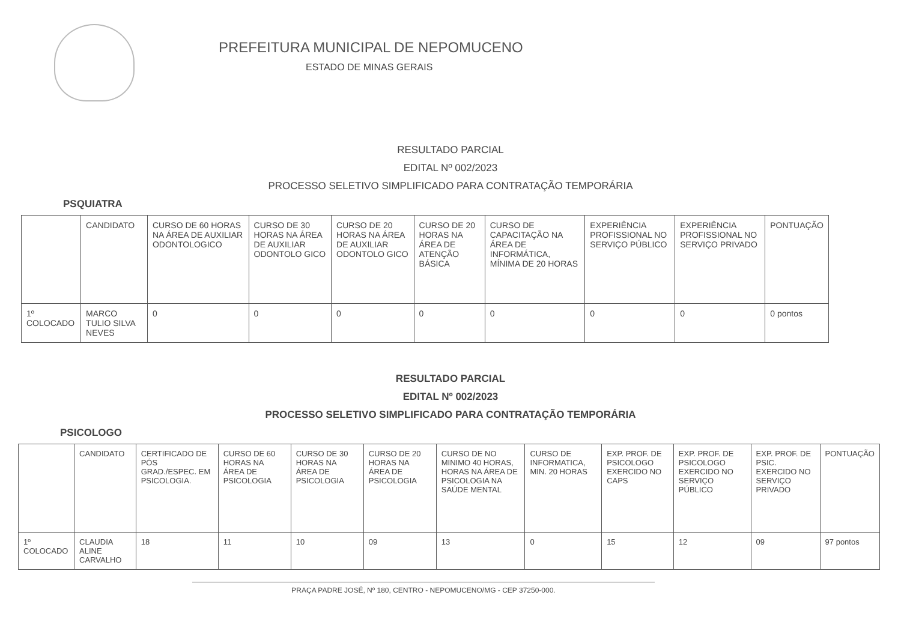PREFEITURA MUNICIPAL DE NEPOMUCENO
ESTADO DE MINAS GERAIS
RESULTADO PARCIAL
EDITAL Nº 002/2023
PROCESSO SELETIVO SIMPLIFICADO PARA CONTRATAÇÃO TEMPORÁRIA
PSQUIATRA
| | CANDIDATO | CURSO DE 60 HORAS NA ÁREA DE AUXILIAR ODONTOLOGICO | CURSO DE 30 HORAS NA ÁREA DE AUXILIAR ODONTOLO GICO | CURSO DE 20 HORAS NA ÁREA DE AUXILIAR ODONTOLO GICO | CURSO DE 20 HORAS NA ÁREA DE ATENÇÃO BÁSICA | CURSO DE CAPACITAÇÃO NA ÁREA DE INFORMÁTICA, MÍNIMA DE 20 HORAS | EXPERIÊNCIA PROFISSIONAL NO SERVIÇO PÚBLICO | EXPERIÊNCIA PROFISSIONAL NO SERVIÇO PRIVADO | PONTUAÇÃO |
| --- | --- | --- | --- | --- | --- | --- | --- | --- | --- |
| 1º COLOCADO | MARCO TULIO SILVA NEVES | 0 | 0 | 0 | 0 | 0 | 0 | 0 | 0 pontos |
RESULTADO PARCIAL
EDITAL Nº 002/2023
PROCESSO SELETIVO SIMPLIFICADO PARA CONTRATAÇÃO TEMPORÁRIA
PSICOLOGO
| | CANDIDATO | CERTIFICADO DE PÓS GRAD./ESPEC. EM PSICOLOGIA. | CURSO DE 60 HORAS NA ÁREA DE PSICOLOGIA | CURSO DE 30 HORAS NA ÁREA DE PSICOLOGIA | CURSO DE 20 HORAS NA ÁREA DE PSICOLOGIA | CURSO DE NO MINIMO 40 HORAS, HORAS NA ÁREA DE PSICOLOGIA NA SAÚDE MENTAL | CURSO DE INFORMATICA, MIN. 20 HORAS | EXP. PROF. DE PSICOLOGO EXERCIDO NO CAPS | EXP. PROF. DE PSICOLOGO EXERCIDO NO SERVIÇO PÚBLICO | EXP. PROF. DE PSIC. EXERCIDO NO SERVIÇO PRIVADO | PONTUAÇÃO |
| --- | --- | --- | --- | --- | --- | --- | --- | --- | --- | --- | --- |
| 1º COLOCADO | CLAUDIA ALINE CARVALHO | 18 | 11 | 10 | 09 | 13 | 0 | 15 | 12 | 09 | 97 pontos |
PRAÇA PADRE JOSÉ, Nº 180, CENTRO - NEPOMUCENO/MG - CEP 37250-000.